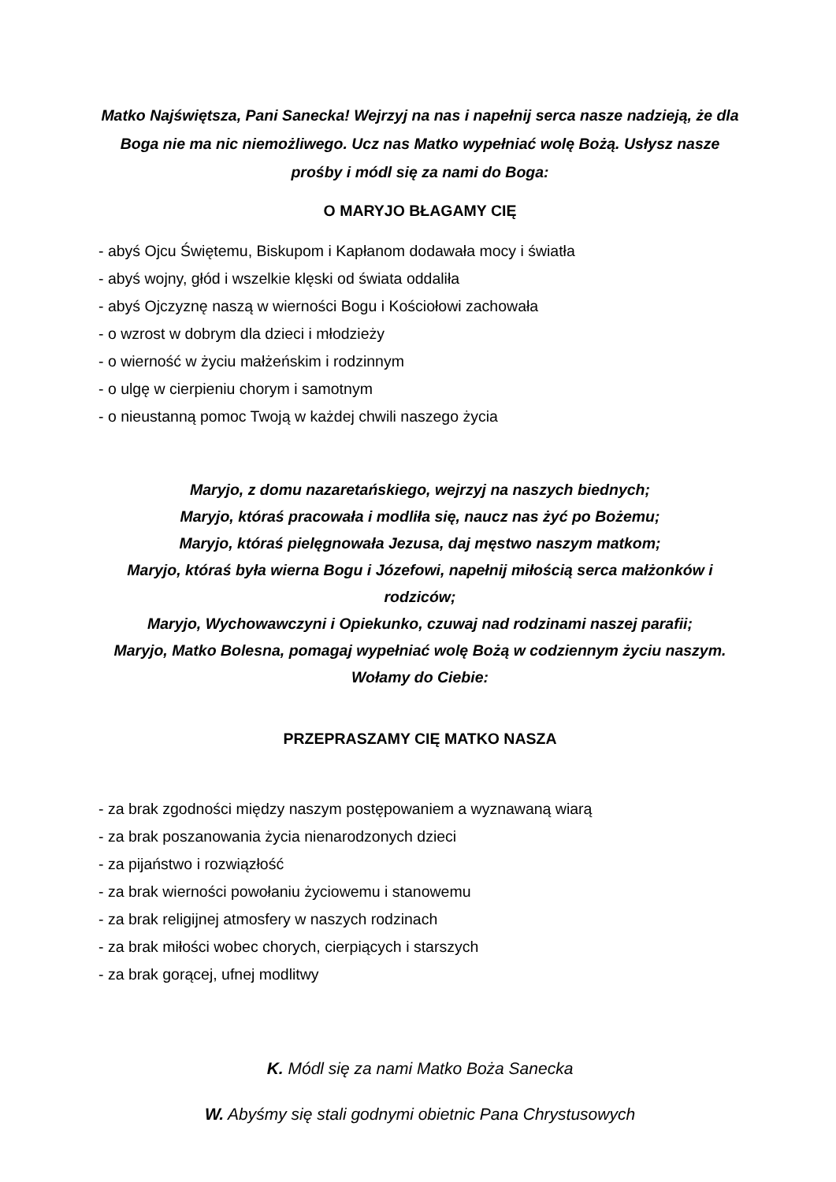Matko Najświętsza, Pani Sanecka! Wejrzyj na nas i napełnij serca nasze nadzieją, że dla Boga nie ma nic niemożliwego. Ucz nas Matko wypełniać wolę Bożą. Usłysz nasze prośby i módl się za nami do Boga:
O MARYJO BŁAGAMY CIĘ
- abyś Ojcu Świętemu, Biskupom i Kapłanom dodawała mocy i światła
- abyś wojny, głód i wszelkie klęski od świata oddaliła
- abyś Ojczyznę naszą w wierności Bogu i Kościołowi zachowała
- o wzrost w dobrym dla dzieci i młodzieży
- o wierność w życiu małżeńskim i rodzinnym
- o ulgę w cierpieniu chorym i samotnym
- o nieustanną pomoc Twoją w każdej chwili naszego życia
Maryjo, z domu nazaretańskiego, wejrzyj na naszych biednych;
Maryjo, któraś pracowała i modliła się, naucz nas żyć po Bożemu;
Maryjo, któraś pielęgnowała Jezusa, daj męstwo naszym matkom;
Maryjo, któraś była wierna Bogu i Józefowi, napełnij miłością serca małżonków i rodziców;
Maryjo, Wychowawczyni i Opiekunko, czuwaj nad rodzinami naszej parafii;
Maryjo, Matko Bolesna, pomagaj wypełniać wolę Bożą w codziennym życiu naszym. Wołamy do Ciebie:
PRZEPRASZAMY CIĘ MATKO NASZA
- za brak zgodności między naszym postępowaniem a wyznawaną wiarą
- za brak poszanowania życia nienarodzonych dzieci
- za pijaństwo i rozwiązłość
- za brak wierności powołaniu życiowemu i stanowemu
- za brak religijnej atmosfery w naszych rodzinach
- za brak miłości wobec chorych, cierpiących i starszych
- za brak gorącej, ufnej modlitwy
K. Módl się za nami Matko Boża Sanecka
W. Abyśmy się stali godnymi obietnic Pana Chrystusowych